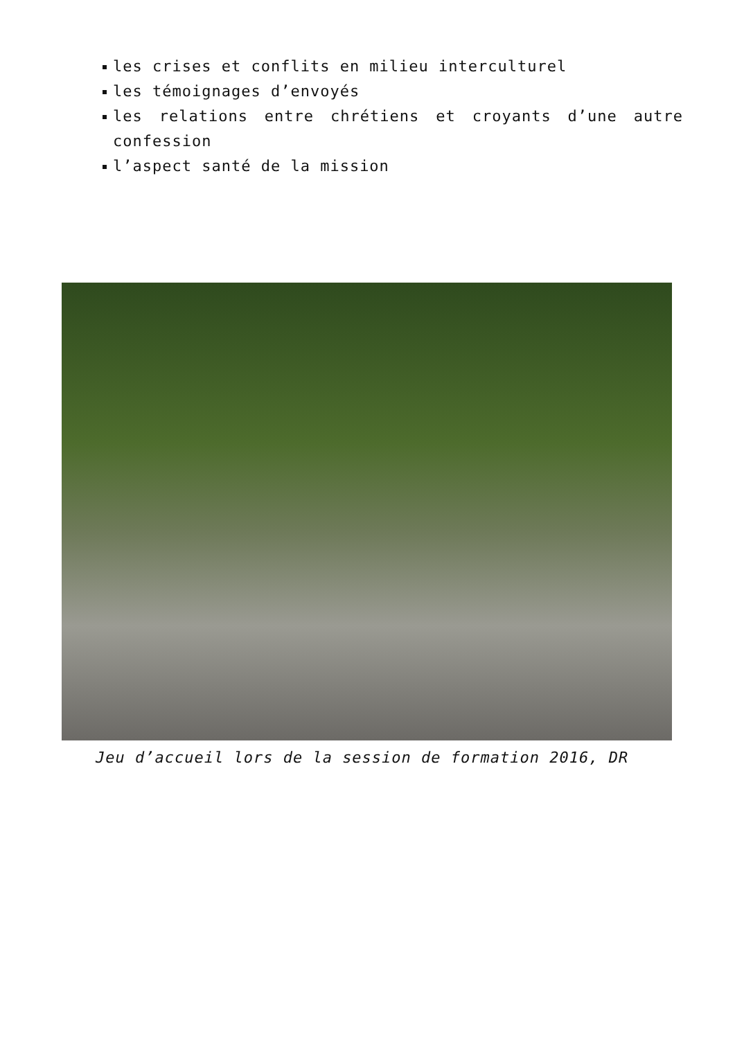les crises et conflits en milieu interculturel
les témoignages d’envoyés
les relations entre chrétiens et croyants d’une autre confession
l’aspect santé de la mission
Jeu d’accueil lors de la session de formation 2016, DR